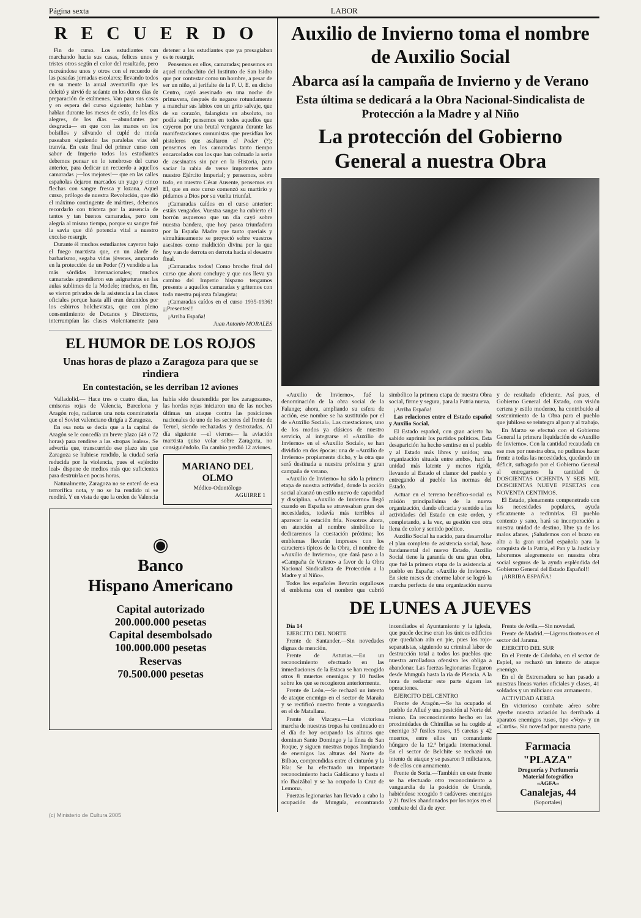Página sexta LABOR
RECUERDO
Fin de curso. Los estudiantes van marchando hacia sus casas, felices unos y tristes otros según el color del resultado, pero recreándose unos y otros con el recuerdo de las pasadas jornadas escolares; llevando todos en su mente la anual aventurilla que les deleitó y sirvió de sedante en los duros días de preparación de exámenes. Van para sus casas y en espera del curso siguiente; hablan y hablan durante los meses de estío, de los días alegres, de los días —abundantes por desgracia— en que con las manos en los bolsillos y silvando el cuplé de moda paseaban siguiendo las paralelas vías del tranvía. En este final del primer curso con sabor de Imperio todos los estudiantes debemos pensar en lo tenebroso del curso anterior, para dedicar un recuerdo a aquellos camaradas ¡—los mejores!— que en las calles españolas dejaron marcados un yugo y cinco flechas con sangre fresca y lozana. Aquel curso, prólogo de nuestra Revolución, que dió el máximo contingente de mártires, debemos recordarlo con tristeza por la ausencia de tantos y tan buenos camaradas, pero con alegría al mismo tiempo, porque su sangre fué la savia que dió potencia vital a nuestro excelso resurgir.
Durante él muchos estudiantes cayeron bajo el fuego marxista que, en un alarde de barbarismo, segaba vidas jóvenes, amparado en la protección de un Poder (?) vendido a las más sórdidas Internacionales; muchos camaradas aprendieron sus asignaturas en las aulas sublimes de la Modelo; muchos, en fin, se vieron privados de la asistencia a las clases oficiales porque hasta allí eran detenidos por los esbirros bolchevistas, que con pleno consentimiento de Decanos y Directores, interrumpían las clases violentamente para detener a los estudiantes que ya presagiaban es te resurgir.
Pensemos en ellos, camaradas; pensemos en aquel muchachito del Instituto de San Isidro que por contestar como un hombre, a pesar de ser un niño, al jerifalte de la F. U. E. en dicho Centro, cayó asesinado en una noche de primavera, después de negarse rotundamente a manchar sus labios con un grito salvaje, que de su corazón, falangista en absoluto, no podía salir; pensemos en todos aquellos que cayeron por una brutal venganza durante las manifestaciones comunistas que presidían los pistoleros que asaltaron el Poder (?); pensemos en los camaradas tanto tiempo encarcelados con los que han colmado la serie de asesinatos sin par en la Historia, para saciar la rabia de verse impotentes ante nuestro Ejército Imperial; y pensemos, sobre todo, en nuestro César Ausente, pensemos en El, que en este curso comenzó su martirio y pidamos a Dios por su vuelta triunfal.
¡Camaradas caídos en el curso anterior: estáis vengados. Vuestra sangre ha cubierto el borrón asqueroso que un día cayó sobre nuestra bandera, que hoy pasea triunfadora por la España Madre que tanto queríais y simultáneamente se proyectó sobre vuestros asesinos como maldición divina por la que hoy van de derrota en derrota hacia el desastre final.
¡Camaradas todos! Como broche final del curso que ahora concluye y que nos lleva ya camino del Imperio hispano tengamos presente a aquellos camaradas y gritemos con toda nuestra pujanza falangista:
¡Camaradas caídos en el curso 1935-1936! ¡¡Presentes!!
¡Arriba España!
Juan Antonio MORALES
EL HUMOR DE LOS ROJOS
Unas horas de plazo a Zaragoza para que se rindiera
En contestación, se les derriban 12 aviones
Valladolid.— Hace tres o cuatro días, las emisoras rojas de Valencia, Barcelona y Aragón rojo, radiaron una nota conminatoria que el Soviet valenciano dirigía a Zaragoza.
En esa nota se decía que a la capital de Aragón se le concedía un breve plazo (48 o 72 horas) para rendirse a las «tropas leales». Se advertía que, transcurrido ese plazo sin que Zaragoza se hubiese rendido, la ciudad sería reducida por la violencia, pues el «ejército leal» dispone de medios más que suficientes para destruirla en pocas horas.
Naturalmente, Zaragoza no se enteró de esa terrorífica nota, y no se ha rendido ni se rendirá. Y en vista de que la orden de Valencia había sido desatendida por los zaragozanos, las hordas rojas iniciaron una de las noches últimas un ataque contra las posiciones nacionales de uno de los sectores del frente de Teruel, siendo rechazadas y destrozadas. Al día siguiente —el viernes— la aviación marxista quiso volar sobre Zaragoza, no consiguiéndolo. En cambio perdió 12 aviones.
MARIANO DEL OLMO
Médico-Odontólogo
AGUIRRE 1
◉
Banco
Hispano Americano
Capital autorizado
200.000.000 pesetas
Capital desembolsado
100.000.000 pesetas
Reservas
70.500.000 pesetas
Auxilio de Invierno toma el nombre de Auxilio Social
Abarca así la campaña de Invierno y de Verano
Esta última se dedicará a la Obra Nacional-Sindicalista de Protección a la Madre y al Niño
La protección del Gobierno General a nuestra Obra
«Auxilio de Invierno», fué la denominación de la obra social de la Falange; ahora, ampliando su esfera de acción, ese nombre se ha sustituido por el de «Auxilio Social». Las cuestaciones, uno de los modos ya clásicos de nuestro servicio, al integrarse el «Auxilio de Invierno» en el «Auxilio Social», se han dividido en dos épocas: una de «Auxilio de Invierno» propiamente dicho, y la otra que será destinada a nuestra próxima y gran campaña de verano.
«Auxilio de Invierno» ha sido la primera etapa de nuestra actividad, donde la acción social alcanzó un estilo nuevo de capacidad y disciplina. «Auxilio de Invierno» llegó cuando en España se atravesaban gran des necesidades, todavía más terribles al aparecer la estación fría. Nosotros ahora, en atención al nombre simbólico le dedicaremos la cuestación próxima; los emblemas llevarán impresos con los caracteres típicos de la Obra, el nombre de «Auxilio de Invierno», que dará paso a la «Campaña de Verano» a favor de la Obra Nacional Sindicalista de Protección a la Madre y al Niño».
Todos los españoles llevarán orgullosos el emblema con el nombre que cubrió simbólico la primera etapa de nuestra Obra social, firme y segura, para la Patria nueva.
¡Arriba España!
Las relaciones entre el Estado español y Auxilio Social.
El Estado español, con gran acierto ha sabido suprimir los partidos políticos. Esta desaparición ha hecho sentirse en el pueblo y al Estado más libres y unidos; una organización situada entre ambos, hará la unidad más latente y menos rígida, llevando al Estado el clamor del pueblo y entregando al pueblo las normas del Estado.
Actuar en el terreno benéfico-social es misión principalísima de la nueva organización, dando eficacia y sentido a las actividades del Estado en este orden, y completando, a la vez, su gestión con otra llena de color y sentido poético.
Auxilio Social ha nacido, para desarrollar el plan completo de asistencia social, base fundamental del nuevo Estado. Auxilio Social tiene la garantía de una gran obra, que fué la primera etapa de la asistencia al pueblo en España: «Auxilio de Invierno». En siete meses de enorme labor se logró la marcha perfecta de una organización nueva y de resultado eficiente. Así pues, el Gobierno General del Estado, con visión certera y estilo moderno, ha contribuido al sostenimiento de la Obra para el pueblo que jubiloso se reintegra al pan y al trabajo.
En Marzo se efectuó con el Gobierno General la primera liquidación de «Auxilio de Invierno». Con la cantidad recaudada en ese mes por nuestra obra, no pudimos hacer frente a todas las necesidades, quedando un déficit, sufragado por el Gobierno General al entregarnos la cantidad de DOSCIENTAS OCHENTA Y SEIS MIL DOSCIENTAS NUEVE PESETAS con NOVENTA CENTIMOS.
El Estado, plenamente compenetrado con las necesidades populares, ayuda eficazmente a redimirlas. El pueblo contento y sano, hará su incorporación a nuestra unidad de destino, libre ya de los malos afanes. ¡Saludemos con el brazo en alto a la gran unidad española para la conquista de la Patria, el Pan y la Justicia y laboremos alegremente en nuestra obra social seguros de la ayuda espléndida del Gobierno General del Estado Español!!
¡ARRIBA ESPAÑA!
DE LUNES A JUEVES
Día 14
EJERCITO DEL NORTE
Frente de Santander.—Sin novedades dignas de mención.
Frente de Asturias.—En un reconocimiento efectuado en las inmediaciones de la Estaca se han recogido otros 8 muertos enemigos y 10 fusiles sobre los que se recogieron anteriormente.
Frente de León.—Se rechazó un intento de ataque enemigo en el sector de Maraña y se rectificó nuestro frente a vanguardia en el de Matallana.
Frente de Vizcaya.—La victoriosa marcha de nuestras tropas ha continuado en el día de hoy ocupando las alturas que dominan Santo Domingo y la línea de San Roque, y siguen nuestras tropas limpiando de enemigos las alturas del Norte de Bilbao, comprendidas entre el cinturón y la Ría: Se ha efectuado un importante reconocimiento hacia Galdácano y hasta el río Ibaizábal y se ha ocupado la Cruz de Lemona.
Fuerzas legionarias han llevado a cabo la ocupación de Munguía, encontrando incendiados el Ayuntamiento y la iglesia, que puede decirse eran los únicos edificios que quedaban aún en pie, pues los rojo-separatistas, siguiendo su criminal labor de destrucción total a todos los pueblos que nuestra arrolladora ofensiva les obliga a abandonar. Las fuerzas legionarias llegaron desde Munguía hasta la ría de Plencia. A la hora de redactar este parte siguen las operaciones.
EJERCITO DEL CENTRO
Frente de Aragón.—Se ha ocupado el pueblo de Allué y una posición al Norte del mismo. En reconocimiento hecho en las proximidades de Chimillas se ha cogido al enemigo 37 fusiles rusos, 15 caretas y 42 muertos, entre ellos un comandante húngaro de la 12.ª brigada internacional. En el sector de Belchite se rechazó un intento de ataque y se pasaron 9 milicianos, 8 de ellos con armamento.
Frente de Soria.—También en este frente se ha efectuado otro reconocimiento a vanguardia de la posición de Urande, habiéndose recogido 9 cadáveres enemigos y 21 fusiles abandonados por los rojos en el combate del día de ayer.
Frente de Avila.—Sin novedad.
Frente de Madrid.—Ligeros tiroteos en el sector del Jarama.
EJERCITO DEL SUR
En el Frente de Córdoba, en el sector de Espiel, se rechazó un intento de ataque enemigo.
En el de Extremadura se han pasado a nuestras líneas varios oficiales y clases, 41 soldados y un miliciano con armamento.
ACTIVIDAD AEREA
En victorioso combate aéreo sobre Ayerbe nuestra aviación ha derribado 4 aparatos enemigos rusos, tipo «Voy» y un «Curtis». Sin novedad por nuestra parte.
Farmacia "PLAZA"
Droguería y Perfumería
Material fotográfico
«AGFA»
Canalejas, 44
(Soportales)
(c) Ministerio de Cultura 2005